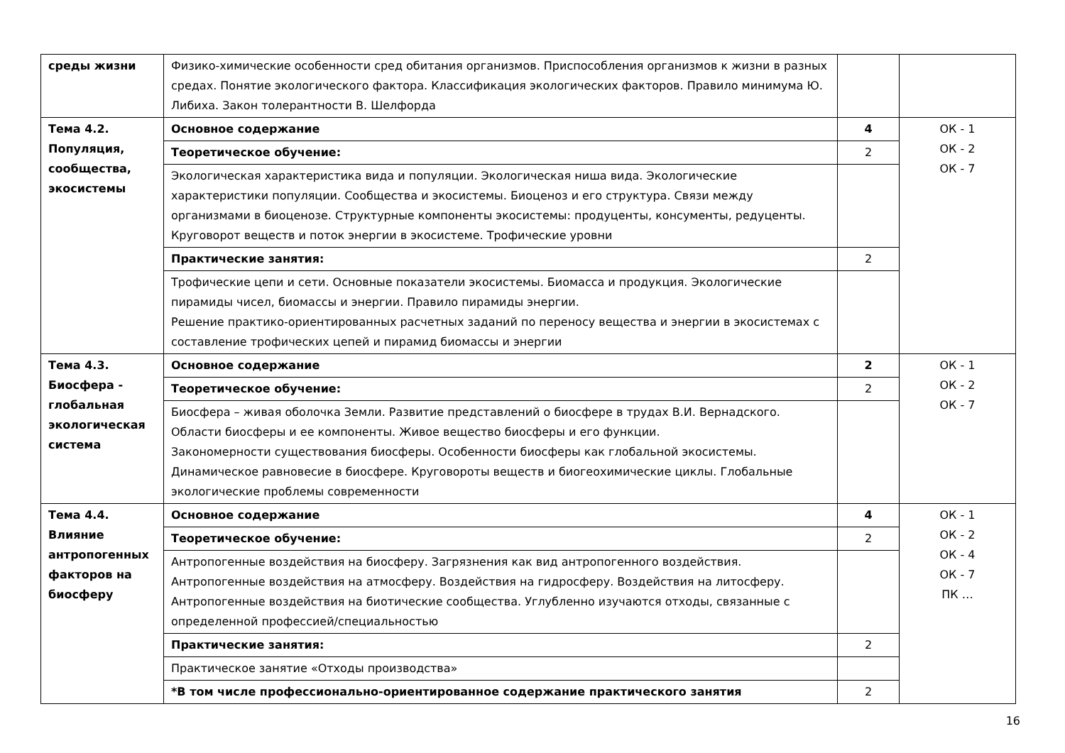| среды жизни | Физико-химические особенности сред обитания организмов. Приспособления организмов к жизни в разных средах. Понятие экологического фактора. Классификация экологических факторов. Правило минимума Ю. Либиха. Закон толерантности В. Шелфорда | | |
| Тема 4.2. Популяция, сообщества, экосистемы | Основное содержание | 4 | ОК - 1 ОК - 2 ОК - 7 |
| | Теоретическое обучение: | 2 | |
| | Экологическая характеристика вида и популяции. Экологическая ниша вида. Экологические характеристики популяции. Сообщества и экосистемы. Биоценоз и его структура. Связи между организмами в биоценозе. Структурные компоненты экосистемы: продуценты, консументы, редуценты. Круговорот веществ и поток энергии в экосистеме. Трофические уровни | | |
| | Практические занятия: | 2 | |
| | Трофические цепи и сети. Основные показатели экосистемы. Биомасса и продукция. Экологические пирамиды чисел, биомассы и энергии. Правило пирамиды энергии. Решение практико-ориентированных расчетных заданий по переносу вещества и энергии в экосистемах с составление трофических цепей и пирамид биомассы и энергии | | |
| Тема 4.3. Биосфера - глобальная экологическая система | Основное содержание | 2 | ОК - 1 ОК - 2 ОК - 7 |
| | Теоретическое обучение: | 2 | |
| | Биосфера – живая оболочка Земли. Развитие представлений о биосфере в трудах В.И. Вернадского. Области биосферы и ее компоненты. Живое вещество биосферы и его функции. Закономерности существования биосферы. Особенности биосферы как глобальной экосистемы. Динамическое равновесие в биосфере. Круговороты веществ и биогеохимические циклы. Глобальные экологические проблемы современности | | |
| Тема 4.4. Влияние антропогенных факторов на биосферу | Основное содержание | 4 | ОК - 1 ОК - 2 ОК - 4 ОК - 7 ПК … |
| | Теоретическое обучение: | 2 | |
| | Антропогенные воздействия на биосферу. Загрязнения как вид антропогенного воздействия. Антропогенные воздействия на атмосферу. Воздействия на гидросферу. Воздействия на литосферу. Антропогенные воздействия на биотические сообщества. Углубленно изучаются отходы, связанные с определенной профессией/специальностью | | |
| | Практические занятия: | 2 | |
| | Практическое занятие «Отходы производства» | | |
| | *В том числе профессионально-ориентированное содержание практического занятия | 2 | |
16